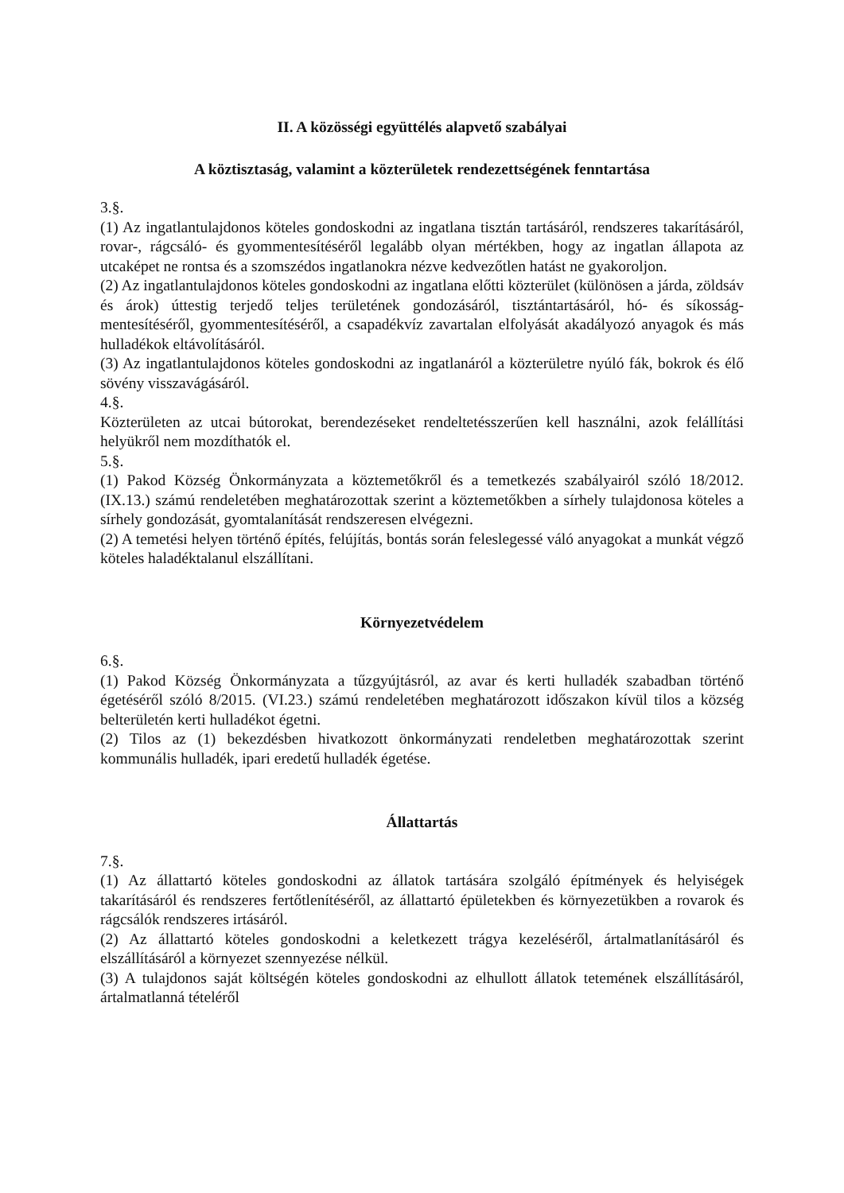II. A közösségi együttélés alapvető szabályai
A köztisztaság, valamint a közterületek rendezettségének fenntartása
3.§.
(1) Az ingatlantulajdonos köteles gondoskodni az ingatlana tisztán tartásáról, rendszeres takarításáról, rovar-, rágcsáló- és gyommentesítéséről legalább olyan mértékben, hogy az ingatlan állapota az utcaképet ne rontsa és a szomszédos ingatlanokra nézve kedvezőtlen hatást ne gyakoroljon.
(2) Az ingatlantulajdonos köteles gondoskodni az ingatlana előtti közterület (különösen a járda, zöldsáv és árok) úttestig terjedő teljes területének gondozásáról, tisztántartásáról, hó- és síkosság-mentesítéséről, gyommentesítéséről, a csapadékvíz zavartalan elfolyását akadályozó anyagok és más hulladékok eltávolításáról.
(3) Az ingatlantulajdonos köteles gondoskodni az ingatlanáról a közterületre nyúló fák, bokrok és élő sövény visszavágásáról.
4.§.
Közterületen az utcai bútorokat, berendezéseket rendeltetésszerűen kell használni, azok felállítási helyükről nem mozdíthatók el.
5.§.
(1) Pakod Község Önkormányzata a köztemetőkről és a temetkezés szabályairól szóló 18/2012. (IX.13.) számú rendeletében meghatározottak szerint a köztemetőkben a sírhely tulajdonosa köteles a sírhely gondozását, gyomtalanítását rendszeresen elvégezni.
(2) A temetési helyen történő építés, felújítás, bontás során feleslegessé váló anyagokat a munkát végző köteles haladéktalanul elszállítani.
Környezetvédelem
6.§.
(1) Pakod Község Önkormányzata a tűzgyújtásról, az avar és kerti hulladék szabadban történő égetéséről szóló 8/2015. (VI.23.) számú rendeletében meghatározott időszakon kívül tilos a község belterületén kerti hulladékot égetni.
(2) Tilos az (1) bekezdésben hivatkozott önkormányzati rendeletben meghatározottak szerint kommunális hulladék, ipari eredetű hulladék égetése.
Állattartás
7.§.
(1) Az állattartó köteles gondoskodni az állatok tartására szolgáló építmények és helyiségek takarításáról és rendszeres fertőtlenítéséről, az állattartó épületekben és környezetükben a rovarok és rágcsálók rendszeres irtásáról.
(2) Az állattartó köteles gondoskodni a keletkezett trágya kezeléséről, ártalmatlanításáról és elszállításáról a környezet szennyezése nélkül.
(3) A tulajdonos saját költségén köteles gondoskodni az elhullott állatok tetemének elszállításáról, ártalmatlanná tételéről